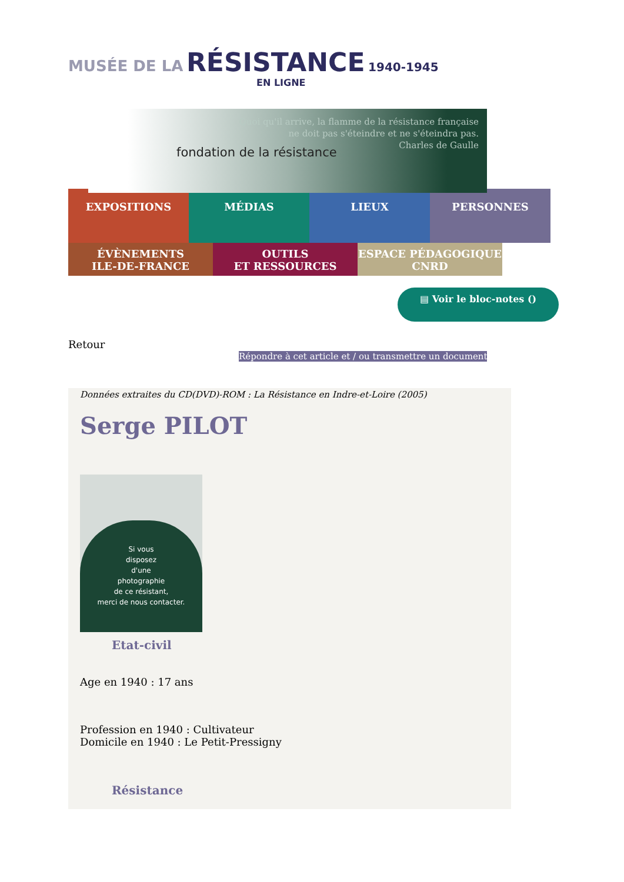MUSÉE DE LA RÉSISTANCE 1940-1945
EN LIGNE
Quoi qu'il arrive, la flamme de la résistance française
ne doit pas s'éteindre et ne s'éteindra pas.
Charles de Gaulle
fondation de la résistance
EXPOSITIONS MÉDIAS LIEUX PERSONNES
ÉVÈNEMENTS
ILE-DE-FRANCE
OUTILS
ET RESSOURCES
ESPACE PÉDAGOGIQUE
CNRD
▤ Voir le bloc-notes ()
Retour
Répondre à cet article et / ou transmettre un document
Données extraites du CD(DVD)-ROM : La Résistance en Indre-et-Loire (2005)
Serge PILOT
Si vous
disposez
d'une
photographie
de ce résistant,
merci de nous contacter.
Etat-civil
Age en 1940 : 17 ans
Profession en 1940 : Cultivateur
Domicile en 1940 : Le Petit-Pressigny
Résistance